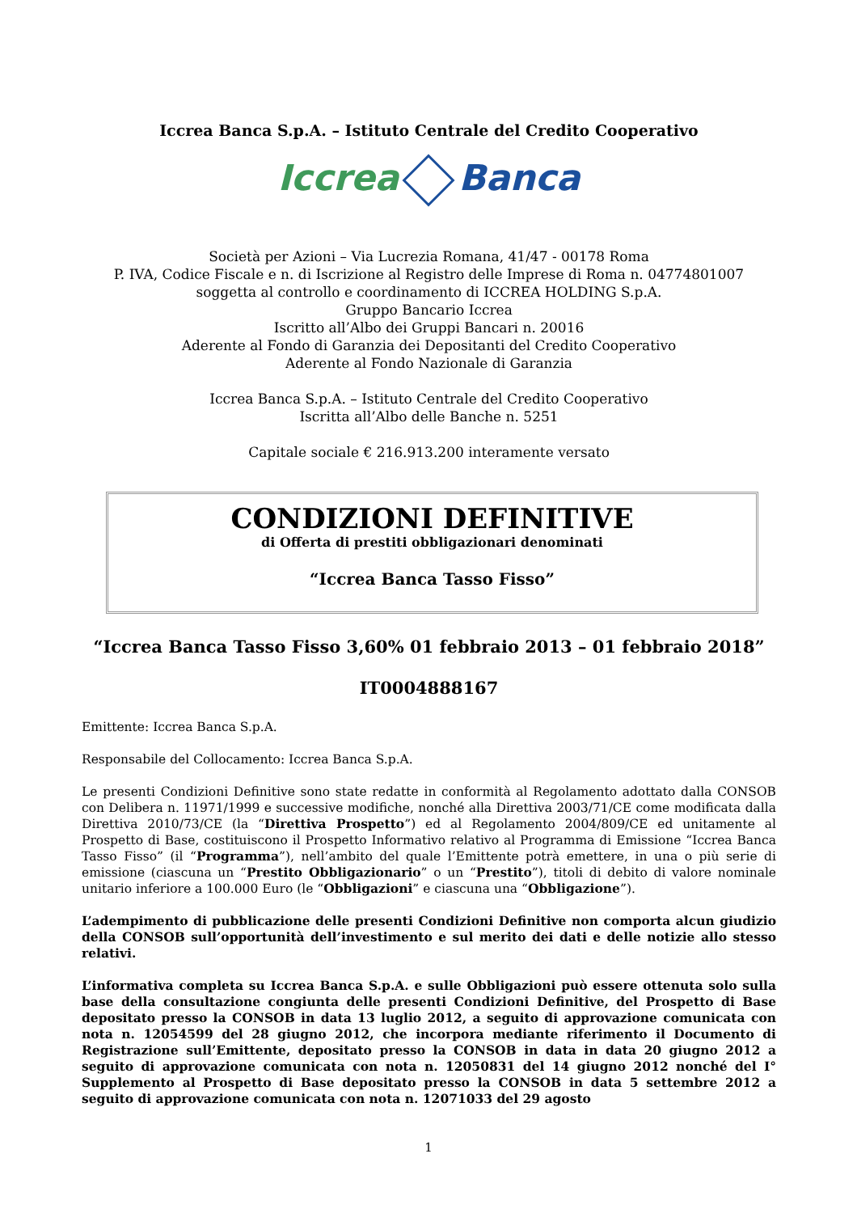Iccrea Banca S.p.A. – Istituto Centrale del Credito Cooperativo
Iccrea Banca
Società per Azioni – Via Lucrezia Romana, 41/47 - 00178 Roma
P. IVA, Codice Fiscale e n. di Iscrizione al Registro delle Imprese di Roma n. 04774801007
soggetta al controllo e coordinamento di ICCREA HOLDING S.p.A.
Gruppo Bancario Iccrea
Iscritto all’Albo dei Gruppi Bancari n. 20016
Aderente al Fondo di Garanzia dei Depositanti del Credito Cooperativo
Aderente al Fondo Nazionale di Garanzia
Iccrea Banca S.p.A. – Istituto Centrale del Credito Cooperativo
Iscritta all’Albo delle Banche n. 5251
Capitale sociale € 216.913.200 interamente versato
CONDIZIONI DEFINITIVE
di Offerta di prestiti obbligazionari denominati
“Iccrea Banca Tasso Fisso”
“Iccrea Banca Tasso Fisso 3,60% 01 febbraio 2013 – 01 febbraio 2018”
IT0004888167
Emittente: Iccrea Banca S.p.A.
Responsabile del Collocamento: Iccrea Banca S.p.A.
Le presenti Condizioni Definitive sono state redatte in conformità al Regolamento adottato dalla CONSOB con Delibera n. 11971/1999 e successive modifiche, nonché alla Direttiva 2003/71/CE come modificata dalla Direttiva 2010/73/CE (la “Direttiva Prospetto”) ed al Regolamento 2004/809/CE ed unitamente al Prospetto di Base, costituiscono il Prospetto Informativo relativo al Programma di Emissione “Iccrea Banca Tasso Fisso” (il “Programma”), nell’ambito del quale l’Emittente potrà emettere, in una o più serie di emissione (ciascuna un “Prestito Obbligazionario” o un “Prestito”), titoli di debito di valore nominale unitario inferiore a 100.000 Euro (le “Obbligazioni” e ciascuna una “Obbligazione”).
L’adempimento di pubblicazione delle presenti Condizioni Definitive non comporta alcun giudizio della CONSOB sull’opportunità dell’investimento e sul merito dei dati e delle notizie allo stesso relativi.
L’informativa completa su Iccrea Banca S.p.A. e sulle Obbligazioni può essere ottenuta solo sulla base della consultazione congiunta delle presenti Condizioni Definitive, del Prospetto di Base depositato presso la CONSOB in data 13 luglio 2012, a seguito di approvazione comunicata con nota n. 12054599 del 28 giugno 2012, che incorpora mediante riferimento il Documento di Registrazione sull’Emittente, depositato presso la CONSOB in data in data 20 giugno 2012 a seguito di approvazione comunicata con nota n. 12050831 del 14 giugno 2012 nonché del I° Supplemento al Prospetto di Base depositato presso la CONSOB in data 5 settembre 2012 a seguito di approvazione comunicata con nota n. 12071033 del 29 agosto
1